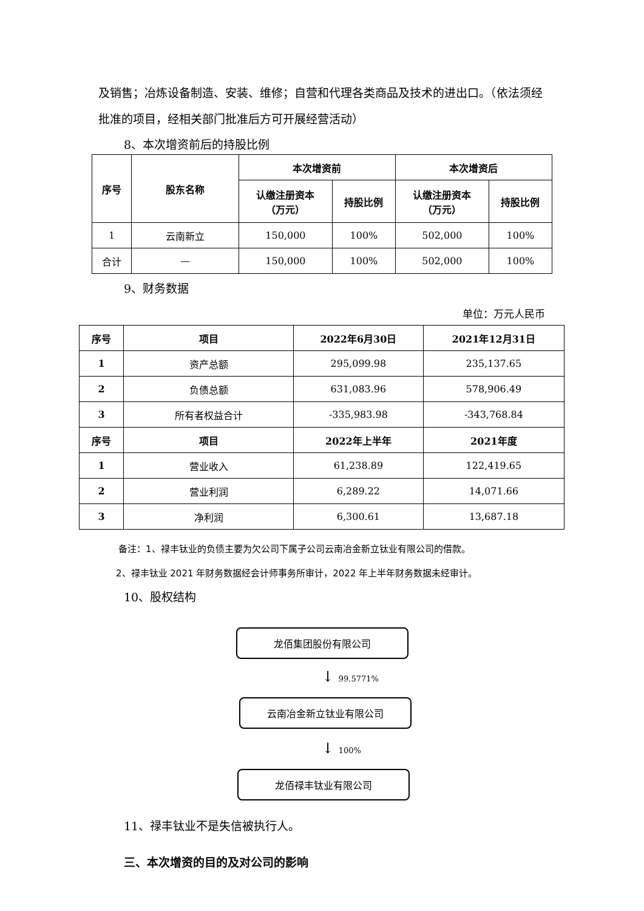及销售；冶炼设备制造、安装、维修；自营和代理各类商品及技术的进出口。（依法须经批准的项目，经相关部门批准后方可开展经营活动）
8、本次增资前后的持股比例
| 序号 | 股东名称 | 本次增资前 | | 本次增资后 | |
| --- | --- | --- | --- | --- | --- |
| | | 认缴注册资本 （万元） | 持股比例 | 认缴注册资本 （万元） | 持股比例 |
| 1 | 云南新立 | 150,000 | 100% | 502,000 | 100% |
| 合计 | — | 150,000 | 100% | 502,000 | 100% |
9、财务数据
单位：万元人民币
| 序号 | 项目 | 2022年6月30日 | 2021年12月31日 |
| --- | --- | --- | --- |
| 1 | 资产总额 | 295,099.98 | 235,137.65 |
| 2 | 负债总额 | 631,083.96 | 578,906.49 |
| 3 | 所有者权益合计 | -335,983.98 | -343,768.84 |
| 序号 | 项目 | 2022年上半年 | 2021年度 |
| 1 | 营业收入 | 61,238.89 | 122,419.65 |
| 2 | 营业利润 | 6,289.22 | 14,071.66 |
| 3 | 净利润 | 6,300.61 | 13,687.18 |
备注：1、禄丰钛业的负债主要为欠公司下属子公司云南冶金新立钛业有限公司的借款。
2、禄丰钛业 2021 年财务数据经会计师事务所审计，2022 年上半年财务数据未经审计。
10、股权结构
龙佰集团股份有限公司
↓ 99.5771%
云南冶金新立钛业有限公司
↓ 100%
龙佰禄丰钛业有限公司
11、禄丰钛业不是失信被执行人。
三、本次增资的目的及对公司的影响